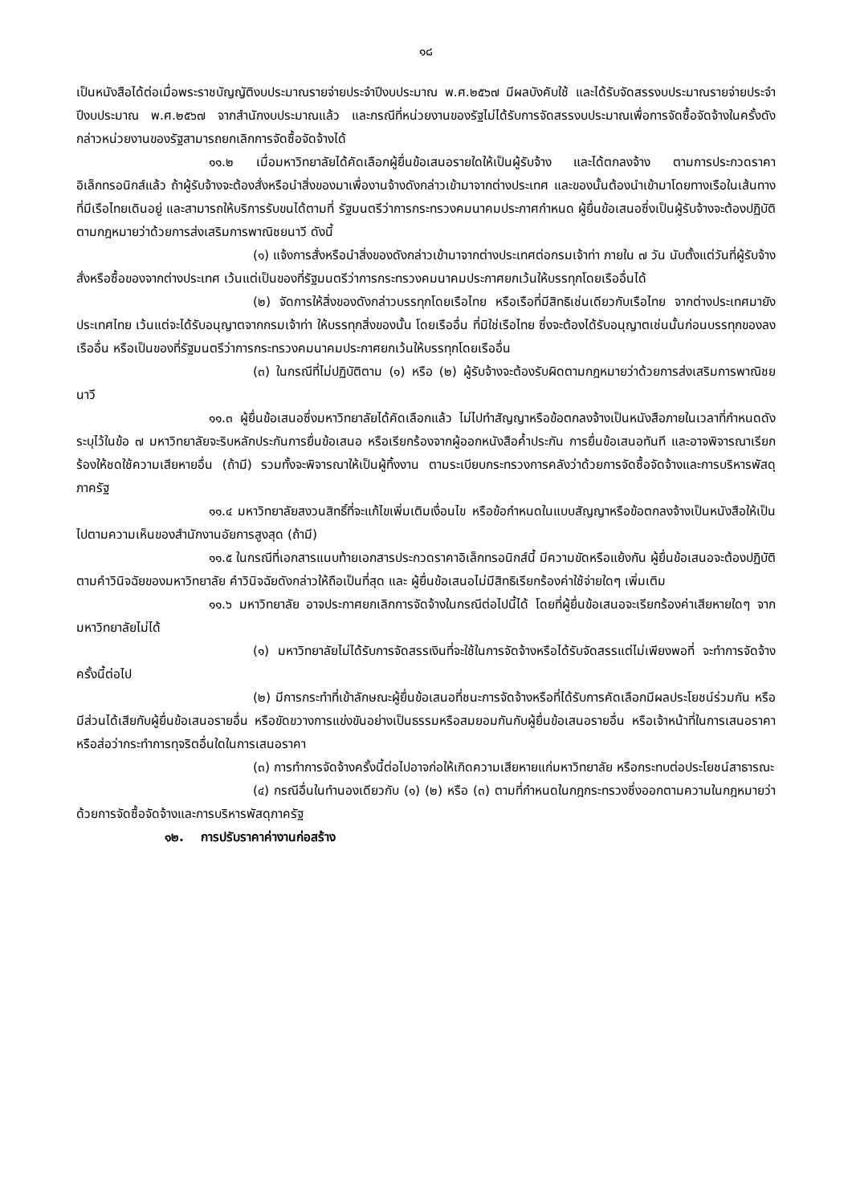๑๘
เป็นหนังสือได้ต่อเมื่อพระราชบัญญัติงบประมาณรายจ่ายประจำปีงบประมาณ พ.ศ.๒๕๖๗ มีผลบังคับใช้ และได้รับจัดสรรงบประมาณรายจ่ายประจำปีงบประมาณ พ.ศ.๒๕๖๗ จากสำนักงบประมาณแล้ว และกรณีที่หน่วยงานของรัฐไม่ได้รับการจัดสรรงบประมาณเพื่อการจัดซื้อจัดจ้างในครั้งดังกล่าวหน่วยงานของรัฐสามารถยกเลิกการจัดซื้อจัดจ้างได้
๑๑.๒ เมื่อมหาวิทยาลัยได้คัดเลือกผู้ยื่นข้อเสนอรายใดให้เป็นผู้รับจ้าง และได้ตกลงจ้าง ตามการประกวดราคาอิเล็กทรอนิกส์แล้ว ถ้าผู้รับจ้างจะต้องสั่งหรือนำสิ่งของมาเพื่องานจ้างดังกล่าวเข้ามาจากต่างประเทศ และของนั้นต้องนำเข้ามาโดยทางเรือในเส้นทางที่มีเรือไทยเดินอยู่ และสามารถให้บริการรับขนได้ตามที่ รัฐมนตรีว่าการกระทรวงคมนาคมประกาศกำหนด ผู้ยื่นข้อเสนอซึ่งเป็นผู้รับจ้างจะต้องปฏิบัติตามกฎหมายว่าด้วยการส่งเสริมการพาณิชยนาวี ดังนี้
(๑) แจ้งการสั่งหรือนำสิ่งของดังกล่าวเข้ามาจากต่างประเทศต่อกรมเจ้าท่า ภายใน ๗ วัน นับตั้งแต่วันที่ผู้รับจ้างสั่งหรือซื้อของจากต่างประเทศ เว้นแต่เป็นของที่รัฐมนตรีว่าการกระทรวงคมนาคมประกาศยกเว้นให้บรรทุกโดยเรืออื่นได้
(๒) จัดการให้สิ่งของดังกล่าวบรรทุกโดยเรือไทย หรือเรือที่มีสิทธิเช่นเดียวกับเรือไทย จากต่างประเทศมายังประเทศไทย เว้นแต่จะได้รับอนุญาตจากกรมเจ้าท่า ให้บรรทุกสิ่งของนั้น โดยเรืออื่น ที่มิใช่เรือไทย ซึ่งจะต้องได้รับอนุญาตเช่นนั้นก่อนบรรทุกของลงเรืออื่น หรือเป็นของที่รัฐมนตรีว่าการกระทรวงคมนาคมประกาศยกเว้นให้บรรทุกโดยเรืออื่น
(๓) ในกรณีที่ไม่ปฏิบัติตาม (๑) หรือ (๒) ผู้รับจ้างจะต้องรับผิดตามกฎหมายว่าด้วยการส่งเสริมการพาณิชยนาวี
๑๑.๓ ผู้ยื่นข้อเสนอซึ่งมหาวิทยาลัยได้คัดเลือกแล้ว ไม่ไปทำสัญญาหรือข้อตกลงจ้างเป็นหนังสือภายในเวลาที่กำหนดดังระบุไว้ในข้อ ๗ มหาวิทยาลัยจะริบหลักประกันการยื่นข้อเสนอ หรือเรียกร้องจากผู้ออกหนังสือค้ำประกัน การยื่นข้อเสนอทันที และอาจพิจารณาเรียกร้องให้ชดใช้ความเสียหายอื่น (ถ้ามี) รวมทั้งจะพิจารณาให้เป็นผู้ทิ้งงาน ตามระเบียบกระทรวงการคลังว่าด้วยการจัดซื้อจัดจ้างและการบริหารพัสดุภาครัฐ
๑๑.๔ มหาวิทยาลัยสงวนสิทธิ์ที่จะแก้ไขเพิ่มเติมเงื่อนไข หรือข้อกำหนดในแบบสัญญาหรือข้อตกลงจ้างเป็นหนังสือให้เป็นไปตามความเห็นของสำนักงานอัยการสูงสุด (ถ้ามี)
๑๑.๕ ในกรณีที่เอกสารแนบท้ายเอกสารประกวดราคาอิเล็กทรอนิกส์นี้ มีความขัดหรือแย้งกัน ผู้ยื่นข้อเสนอจะต้องปฏิบัติตามคำวินิจฉัยของมหาวิทยาลัย คำวินิจฉัยดังกล่าวให้ถือเป็นที่สุด และ ผู้ยื่นข้อเสนอไม่มีสิทธิเรียกร้องค่าใช้จ่ายใดๆ เพิ่มเติม
๑๑.๖ มหาวิทยาลัย อาจประกาศยกเลิกการจัดจ้างในกรณีต่อไปนี้ได้ โดยที่ผู้ยื่นข้อเสนอจะเรียกร้องค่าเสียหายใดๆ จากมหาวิทยาลัยไม่ได้
(๑) มหาวิทยาลัยไม่ได้รับการจัดสรรเงินที่จะใช้ในการจัดจ้างหรือได้รับจัดสรรแต่ไม่เพียงพอที่ จะทำการจัดจ้างครั้งนี้ต่อไป
(๒) มีการกระทำที่เข้าลักษณะผู้ยื่นข้อเสนอที่ชนะการจัดจ้างหรือที่ได้รับการคัดเลือกมีผลประโยชน์ร่วมกัน หรือมีส่วนได้เสียกับผู้ยื่นข้อเสนอรายอื่น หรือขัดขวางการแข่งขันอย่างเป็นธรรมหรือสมยอมกันกับผู้ยื่นข้อเสนอรายอื่น หรือเจ้าหน้าที่ในการเสนอราคา หรือส่อว่ากระทำการทุจริตอื่นใดในการเสนอราคา
(๓) การทำการจัดจ้างครั้งนี้ต่อไปอาจก่อให้เกิดความเสียหายแก่มหาวิทยาลัย หรือกระทบต่อประโยชน์สาธารณะ
(๔) กรณีอื่นในทำนองเดียวกับ (๑) (๒) หรือ (๓) ตามที่กำหนดในกฎกระทรวงซึ่งออกตามความในกฎหมายว่าด้วยการจัดซื้อจัดจ้างและการบริหารพัสดุภาครัฐ
๑๒. การปรับราคาค่างานก่อสร้าง